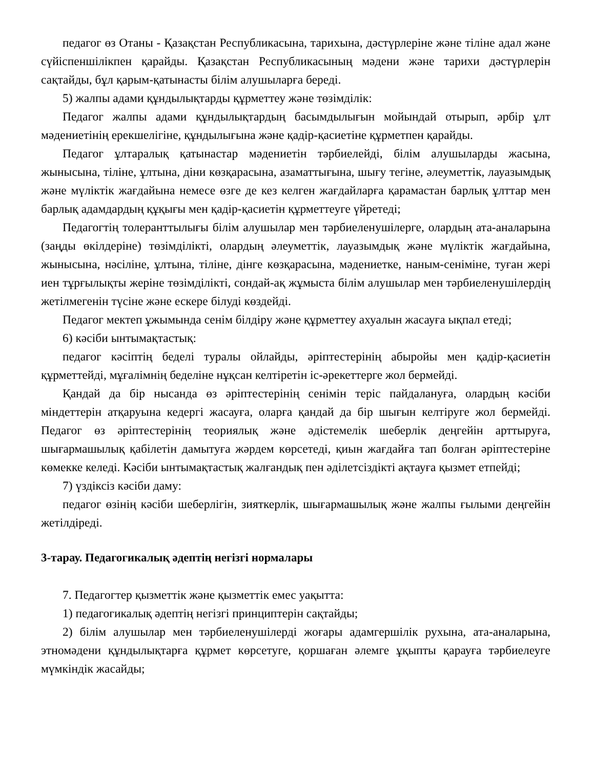педагог өз Отаны - Қазақстан Республикасына, тарихына, дәстүрлеріне және тіліне адал және сүйіспеншілікпен қарайды. Қазақстан Республикасының мәдени және тарихи дәстүрлерін сақтайды, бұл қарым-қатынасты білім алушыларға береді.
5) жалпы адами құндылықтарды құрметтеу және төзімділік:
Педагог жалпы адами құндылықтардың басымдылығын мойындай отырып, әрбір ұлт мәдениетінің ерекшелігіне, құндылығына және қадір-қасиетіне құрметпен қарайды.
Педагог ұлтаралық қатынастар мәдениетін тәрбиелейді, білім алушыларды жасына, жынысына, тіліне, ұлтына, діни көзқарасына, азаматтығына, шығу тегіне, әлеуметтік, лауазымдық және мүліктік жағдайына немесе өзге де кез келген жағдайларға қарамастан барлық ұлттар мен барлық адамдардың құқығы мен қадір-қасиетін құрметтеуге үйретеді;
Педагогтің толеранттылығы білім алушылар мен тәрбиеленушілерге, олардың ата-аналарына (заңды өкілдеріне) төзімділікті, олардың әлеуметтік, лауазымдық және мүліктік жағдайына, жынысына, нәсіліне, ұлтына, тіліне, дінге көзқарасына, мәдениетке, наным-сеніміне, туған жері иен тұрғылықты жеріне төзімділікті, сондай-ақ жұмыста білім алушылар мен тәрбиеленушілердің жетілмегенін түсіне және ескере білуді көздейді.
Педагог мектеп ұжымында сенім білдіру және құрметтеу ахуалын жасауға ықпал етеді;
6) кәсіби ынтымақтастық:
педагог кәсіптің беделі туралы ойлайды, әріптестерінің абыройы мен қадір-қасиетін құрметтейді, мұғалімнің беделіне нұқсан келтіретін іс-әрекеттерге жол бермейді.
Қандай да бір нысанда өз әріптестерінің сенімін теріс пайдалануға, олардың кәсіби міндеттерін атқаруына кедергі жасауға, оларға қандай да бір шығын келтіруге жол бермейді. Педагог өз әріптестерінің теориялық және әдістемелік шеберлік деңгейін арттыруға, шығармашылық қабілетін дамытуға жәрдем көрсетеді, қиын жағдайға тап болған әріптестеріне көмекке келеді. Кәсіби ынтымақтастық жалғандық пен әділетсіздікті ақтауға қызмет етпейді;
7) үздіксіз кәсіби даму:
педагог өзінің кәсіби шеберлігін, зияткерлік, шығармашылық және жалпы ғылыми деңгейін жетілдіреді.
3-тарау. Педагогикалық әдептің негізгі нормалары
7. Педагогтер қызметтік және қызметтік емес уақытта:
1) педагогикалық әдептің негізгі принциптерін сақтайды;
2) білім алушылар мен тәрбиеленушілерді жоғары адамгершілік рухына, ата-аналарына, этномәдени құндылықтарға құрмет көрсетуге, қоршаған әлемге ұқыпты қарауға тәрбиелеуге мүмкіндік жасайды;